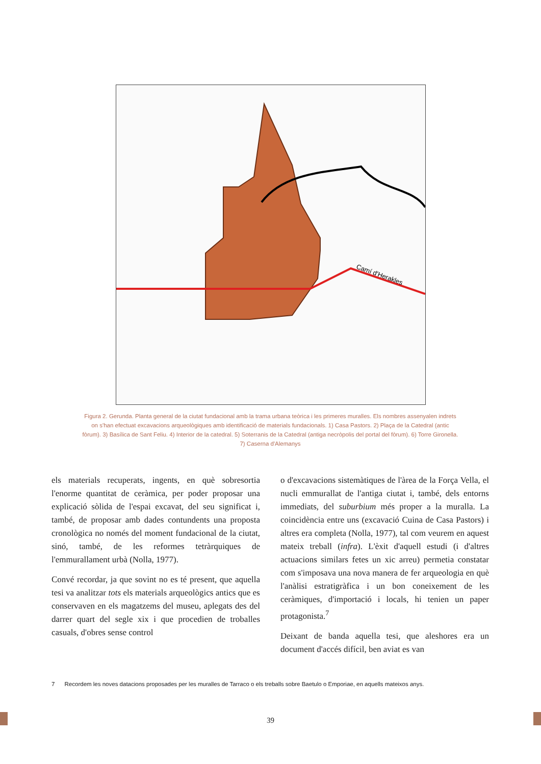Camí d'Herakles
Figura 2. Gerunda. Planta general de la ciutat fundacional amb la trama urbana teòrica i les primeres muralles. Els nombres assenyalen indrets on s'han efectuat excavacions arqueològiques amb identificació de materials fundacionals. 1) Casa Pastors. 2) Plaça de la Catedral (antic fòrum). 3) Basílica de Sant Feliu. 4) Interior de la catedral. 5) Soterranis de la Catedral (antiga necròpolis del portal del fòrum). 6) Torre Gironella. 7) Caserna d'Alemanys
els materials recuperats, ingents, en què sobresortia l'enorme quantitat de ceràmica, per poder proposar una explicació sòlida de l'espai excavat, del seu significat i, també, de proposar amb dades contundents una proposta cronològica no només del moment fundacional de la ciutat, sinó, també, de les reformes tetràrquiques de l'emmurallament urbà (Nolla, 1977).
Convé recordar, ja que sovint no es té present, que aquella tesi va analitzar tots els materials arqueològics antics que es conservaven en els magatzems del museu, aplegats des del darrer quart del segle xix i que procedien de troballes casuals, d'obres sense control
o d'excavacions sistemàtiques de l'àrea de la Força Vella, el nucli emmurallat de l'antiga ciutat i, també, dels entorns immediats, del suburbium més proper a la muralla. La coincidència entre uns (excavació Cuina de Casa Pastors) i altres era completa (Nolla, 1977), tal com veurem en aquest mateix treball (infra). L'èxit d'aquell estudi (i d'altres actuacions similars fetes un xic arreu) permetia constatar com s'imposava una nova manera de fer arqueologia en què l'anàlisi estratigràfica i un bon coneixement de les ceràmiques, d'importació i locals, hi tenien un paper protagonista.<sup>7</sup>
Deixant de banda aquella tesi, que aleshores era un document d'accés difícil, ben aviat es van
7 Recordem les noves datacions proposades per les muralles de Tarraco o els treballs sobre Baetulo o Emporiae, en aquells mateixos anys.
39